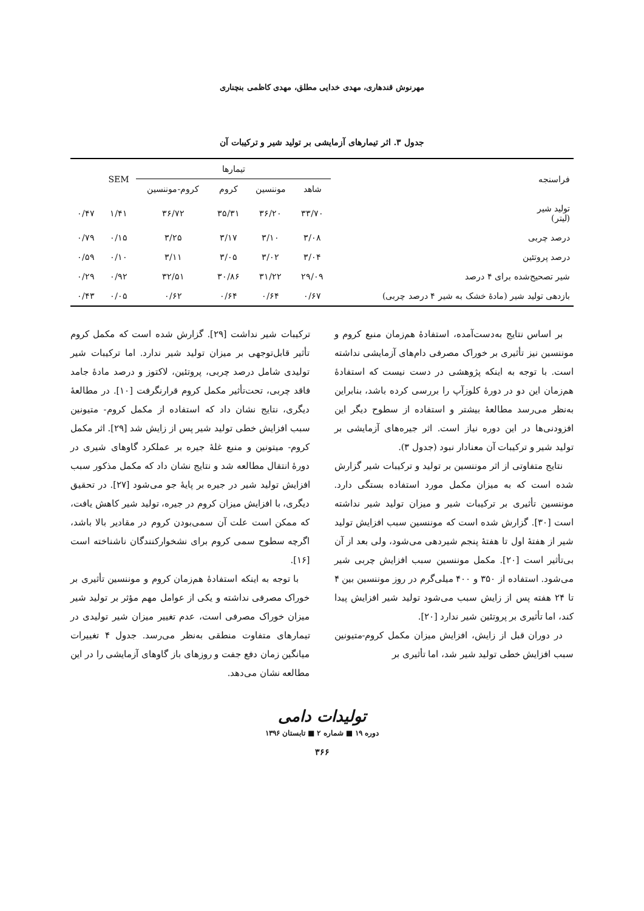مهرنوش قندهاری، مهدی خدایی مطلق، مهدی کاظمی بنچناری
جدول ۳. اثر تیمارهای آزمایشی بر تولید شیر و ترکیبات آن
| فراسنجه | تیمارها | | | | SEM | |
| --- | --- | --- | --- | --- | --- | --- |
| | شاهد | موننسین | کروم | کروم-موننسین | | |
| تولید شیر (لیتر) | ۳۳/۷۰ | ۳۶/۲۰ | ۳۵/۳۱ | ۳۶/۷۲ | ۱/۴۱ | ۰/۴۷ |
| درصد چربی | ۳/۰۸ | ۳/۱۰ | ۳/۱۷ | ۳/۲۵ | ۰/۱۵ | ۰/۷۹ |
| درصد پروتئین | ۳/۰۴ | ۳/۰۲ | ۳/۰۵ | ۳/۱۱ | ۰/۱۰ | ۰/۵۹ |
| شیر تصحیح‌شده برای ۴ درصد | ۲۹/۰۹ | ۳۱/۲۲ | ۳۰/۸۶ | ۳۲/۵۱ | ۰/۹۲ | ۰/۲۹ |
| بازدهی تولید شیر (مادهٔ خشک به شیر ۴ درصد چربی) | ۰/۶۷ | ۰/۶۴ | ۰/۶۴ | ۰/۶۲ | ۰/۰۵ | ۰/۴۳ |
بر اساس نتایج به‌دست‌آمده، استفادهٔ هم‌زمان منبع کروم و موننسین نیز تأثیری بر خوراک مصرفی دام‌های آزمایشی نداشته است. با توجه به اینکه پژوهشی در دست نیست که استفادهٔ هم‌زمان این دو در دورهٔ کلوزآپ را بررسی کرده باشد، بنابراین به‌نظر می‌رسد مطالعهٔ بیشتر و استفاده از سطوح دیگر این افزودنی‌ها در این دوره نیاز است. اثر جیره‌های آزمایشی بر تولید شیر و ترکیبات آن معنادار نبود (جدول ۳).
نتایج متفاوتی از اثر موننسین بر تولید و ترکیبات شیر گزارش شده است که به میزان مکمل مورد استفاده بستگی دارد. موننسین تأثیری بر ترکیبات شیر و میزان تولید شیر نداشته است [۳۰]. گزارش شده است که موننسین سبب افزایش تولید شیر از هفتهٔ اول تا هفتهٔ پنجم شیردهی می‌شود، ولی بعد از آن بی‌تأثیر است [۲۰]. مکمل موننسین سبب افزایش چربی شیر می‌شود. استفاده از ۳۵۰ و ۴۰۰ میلی‌گرم در روز موننسین بین ۴ تا ۲۴ هفته پس از زایش سبب می‌شود تولید شیر افزایش پیدا کند، اما تأثیری بر پروتئین شیر ندارد [۲۰].
در دوران قبل از زایش، افزایش میزان مکمل کروم-متیونین سبب افزایش خطی تولید شیر شد، اما تأثیری بر
ترکیبات شیر نداشت [۲۹]. گزارش شده است که مکمل کروم تأثیر قابل‌توجهی بر میزان تولید شیر ندارد. اما ترکیبات شیر تولیدی شامل درصد چربی، پروتئین، لاکتوز و درصد مادهٔ جامد فاقد چربی، تحت‌تأثیر مکمل کروم قرارنگرفت [۱۰]. در مطالعهٔ دیگری، نتایج نشان داد که استفاده از مکمل کروم- متیونین سبب افزایش خطی تولید شیر پس از زایش شد [۲۹]. اثر مکمل کروم- میتونین و منبع غلهٔ جیره بر عملکرد گاوهای شیری در دورهٔ انتقال مطالعه شد و نتایج نشان داد که مکمل مذکور سبب افزایش تولید شیر در جیره بر پایهٔ جو می‌شود [۲۷]. در تحقیق دیگری، با افزایش میزان کروم در جیره، تولید شیر کاهش یافت، که ممکن است علت آن سمی‌بودن کروم در مقادیر بالا باشد، اگرچه سطوح سمی کروم برای نشخوارکنندگان ناشناخته است [۱۶].
با توجه به اینکه استفادهٔ هم‌زمان کروم و موننسین تأثیری بر خوراک مصرفی نداشته و یکی از عوامل مهم مؤثر بر تولید شیر میزان خوراک مصرفی است، عدم تغییر میزان شیر تولیدی در تیمارهای متفاوت منطقی به‌نظر می‌رسد. جدول ۴ تغییرات میانگین زمان دفع جفت و روزهای باز گاوهای آزمایشی را در این مطالعه نشان می‌دهد.
تولیدات دامی
دوره ۱۹ ■ شماره ۲ ■ تابستان ۱۳۹۶
۳۶۶